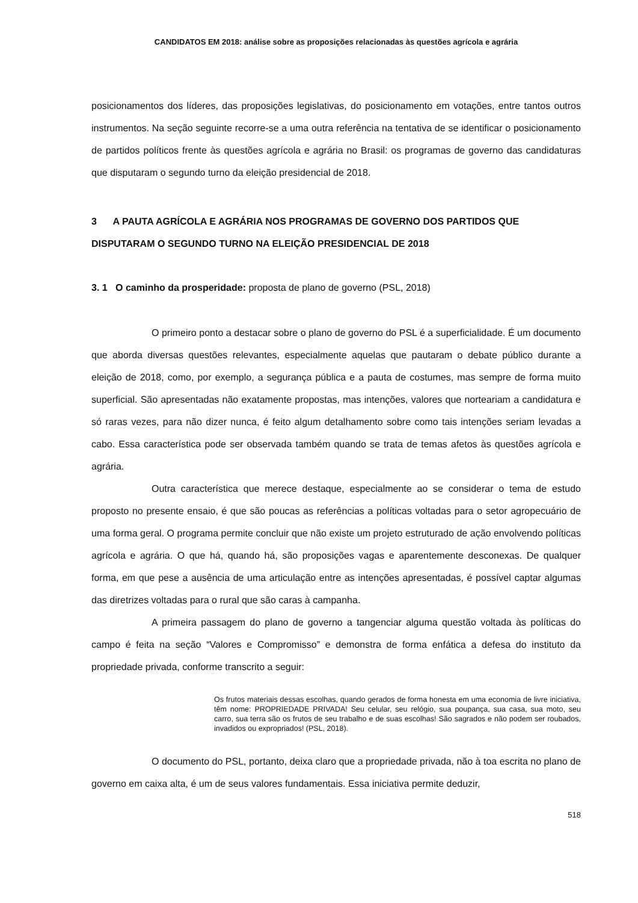CANDIDATOS EM 2018: análise sobre as proposições relacionadas às questões agrícola e agrária
posicionamentos dos líderes, das proposições legislativas, do posicionamento em votações, entre tantos outros instrumentos. Na seção seguinte recorre-se a uma outra referência na tentativa de se identificar o posicionamento de partidos políticos frente às questões agrícola e agrária no Brasil: os programas de governo das candidaturas que disputaram o segundo turno da eleição presidencial de 2018.
3 A PAUTA AGRÍCOLA E AGRÁRIA NOS PROGRAMAS DE GOVERNO DOS PARTIDOS QUE DISPUTARAM O SEGUNDO TURNO NA ELEIÇÃO PRESIDENCIAL DE 2018
3. 1 O caminho da prosperidade: proposta de plano de governo (PSL, 2018)
O primeiro ponto a destacar sobre o plano de governo do PSL é a superficialidade. É um documento que aborda diversas questões relevantes, especialmente aquelas que pautaram o debate público durante a eleição de 2018, como, por exemplo, a segurança pública e a pauta de costumes, mas sempre de forma muito superficial. São apresentadas não exatamente propostas, mas intenções, valores que norteariam a candidatura e só raras vezes, para não dizer nunca, é feito algum detalhamento sobre como tais intenções seriam levadas a cabo. Essa característica pode ser observada também quando se trata de temas afetos às questões agrícola e agrária.
Outra característica que merece destaque, especialmente ao se considerar o tema de estudo proposto no presente ensaio, é que são poucas as referências a políticas voltadas para o setor agropecuário de uma forma geral. O programa permite concluir que não existe um projeto estruturado de ação envolvendo políticas agrícola e agrária. O que há, quando há, são proposições vagas e aparentemente desconexas. De qualquer forma, em que pese a ausência de uma articulação entre as intenções apresentadas, é possível captar algumas das diretrizes voltadas para o rural que são caras à campanha.
A primeira passagem do plano de governo a tangenciar alguma questão voltada às políticas do campo é feita na seção “Valores e Compromisso” e demonstra de forma enfática a defesa do instituto da propriedade privada, conforme transcrito a seguir:
Os frutos materiais dessas escolhas, quando gerados de forma honesta em uma economia de livre iniciativa, têm nome: PROPRIEDADE PRIVADA! Seu celular, seu relógio, sua poupança, sua casa, sua moto, seu carro, sua terra são os frutos de seu trabalho e de suas escolhas! São sagrados e não podem ser roubados, invadidos ou expropriados! (PSL, 2018).
O documento do PSL, portanto, deixa claro que a propriedade privada, não à toa escrita no plano de governo em caixa alta, é um de seus valores fundamentais. Essa iniciativa permite deduzir,
518